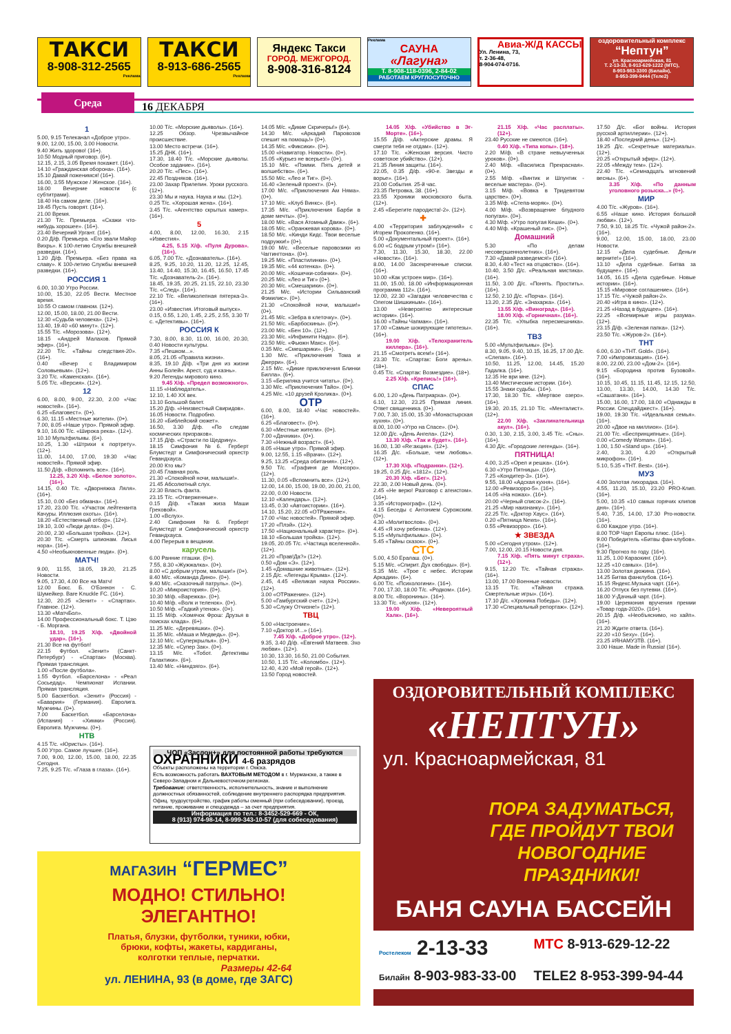ТАКСИ
8-908-312-2565
Реклама
ТАКСИ
8-913-686-2565
Реклама
Яндекс Такси
ГОРОД. МЕЖГОРОД.
8-908-316-8124
Реклама
САУНА
«Лагуна»
Т. 8-908-118-0396, 2-84-02
РАБОТАЕМ КРУГЛОСУТОЧНО
Авиа-Ж/Д КАССЫ
Ул. Ленина, 73,
т. 2-36-48,
8-904-074-0716.
оздоровительный комплекс
“Нептун”
ул. Красноармейская, 81
Т. 2-13-33, 8-913-629-1222 (МТС),
8-903-983-3300 (Билайн),
8-953-399-9444 (Теле2)
Среда
16 ДЕКАБРЯ
1
5.00, 9.15 Телеканал «Доброе утро».
9.00, 12.00, 15.00, 3.00 Новости.
9.40 Жить здорово! (16+).
10.50 Модный приговор. (6+).
12.15, 2.15, 3.05 Время покажет. (16+).
14.10 «Гражданская оборона». (16+).
15.10 Давай поженимся! (16+).
16.00, 3.55 Мужское / Женское. (16+).
18.00 Вечерние новости (с субтитрами).
18.40 На самом деле. (16+).
19.45 Пусть говорят. (16+).
21.00 Время.
21.30 Т/с. Премьера. «Скажи что-нибудь хорошее». (16+).
23.40 Вечерний Ургант. (16+).
0.20 Д/ф. Премьера. «Его звали Майор Вихрь». К 100-летию Службы внешней разведки. (16+).
1.20 Д/ф. Премьера. «Без права на славу». К 100-летию Службы внешней разведки. (16+).
РОССИЯ 1
6.00, 10.30 Утро России.
10.00, 15.30, 22.05 Вести. Местное время.
10.55 О самом главном. (12+).
12.00, 15.00, 18.00, 21.00 Вести.
12.30 «Судьба человека». (12+).
13.40, 19.40 «60 минут». (12+).
15.55 Т/с. «Морозова». (12+).
18.15 «Андрей Малахов. Прямой эфир». (16+).
22.20 Т/с. «Тайны следствия-20». (16+).
0.40 «Вечер с Владимиром Соловьевым». (12+).
3.20 Т/с. «Каменская». (16+).
5.05 Т/с. «Версия». (12+).
12
6.00, 8.00, 9.00, 22.30, 2.00 «Час новостей». (16+).
6.25 «Благовест». (0+).
6.30, 11.15 «Местные жители». (0+).
7.00, 8.05 «Наше утро». Прямой эфир.
9.10, 16.00 Т/с. «Широка река». (12+).
10.10 Мультфильмы. (6+).
10.25, 1.30 «Штрихи к портрету». (12+).
11.00, 14.00, 17.00, 19.30 «Час новостей». Прямой эфир.
11.50 Д/ф. «Вспомнить все». (16+).
12.25, 3.20 Х/ф. «Белое золото». (16+).
14.15, 0.40 Т/с. «Дворняжка Ляля». (16+).
15.10, 0.00 «Без обмана». (16+).
17.20, 23.00 Т/с. «Участок лейтенанта Качуры. Иллюзия охоты». (16+).
18.20 «Естественный отбор». (12+).
19.10, 3.00 «Люди дела». (0+).
20.00, 2.30 «Большая тройка». (12+).
20.30 Т/с. «Смерть шпионам. Лисья нора». (16+).
4.50 «Необыкновенные люди». (0+).
МАТЧ!
9.00, 11.55, 18.05, 19.20, 21.25 Новости.
9.05, 17.30, 4.00 Все на Матч!
12.00 Бокс. Б. О'Бэннон - С. Шумейкер. Bare Knuckle FC. (16+).
12.30, 20.25 «Зенит» - «Спартак». Главное. (12+).
13.30 «МатчБол».
14.00 Профессиональный бокс. Т. Цзю - Б. Моргана.
18.10, 19.25 Х/ф. «Двойной удар». (16+).
21.30 Все на футбол!
22.15 Футбол. «Зенит» (Санкт-Петербург) - «Спартак» (Москва). Прямая трансляция.
1.00 «После футбола».
1.55 Футбол. «Барселона» - «Реал Сосьедад». Чемпионат Испании. Прямая трансляция.
5.00 Баскетбол. «Зенит» (Россия) - «Бавария» (Германия). Евролига. Мужчины. (0+).
7.00 Баскетбол. «Барселона» (Испания) - «Химки» (Россия). Евролига. Мужчины. (0+).
НТВ
4.15 Т/с. «Юристы». (16+).
5.00 Утро. Самое лучшее. (16+).
7.00, 9.00, 12.00, 15.00, 18.00, 22.35 Сегодня.
7.25, 9.25 Т/с. «Глаза в глаза». (16+).
10.00 Т/с. «Морские дьяволы». (16+).
12.25 Обзор. Чрезвычайное происшествие.
13.00 Место встречи. (16+).
15.25 ДНК. (16+).
17.30, 18.40 Т/с. «Морские дьяволы. Особое задание». (16+).
20.20 Т/с. «Пес». (16+).
22.45 Поздняков. (16+).
23.00 Захар Прилепин. Уроки русского. (12+).
23.30 Мы и наука. Наука и мы. (12+).
0.25 Т/с. «Хорошая жена». (16+).
3.45 Т/с. «Агентство скрытых камер». (16+).
5
4.00, 8.00, 12.00, 16.30, 2.15 «Известия».
4.25, 5.15 Х/ф. «Пуля Дурова». (16+).
6.05, 7.00 Т/с. «Дознаватель». (16+).
8.25, 9.25, 10.20, 11.20, 12.25, 12.45, 13.40, 14.40, 15.30, 16.45, 16.50, 17.45 Т/с. «Дознаватель-2». (16+).
18.45, 19.35, 20.25, 21.15, 22.10, 23.30 Т/с. «След». (16+).
22.10 Т/с. «Великолепная пятерка-3». (16+).
23.00 «Известия. Итоговый выпуск».
0.15, 0.55, 1.20, 1.45, 2.25, 2.55, 3.30 Т/с. «Детективы». (16+).
РОССИЯ К
7.30, 8.00, 8.30, 11.00, 16.00, 20.30, 0.40 Новости культуры.
7.35 «Пешком...».
8.05, 21.05 «Правила жизни».
8.35, 19.10 Д/ф. «Три дня из жизни Анны Болейн. Арест, суд и казнь».
9.20 Легенды мирового кино.
9.45 Х/ф. «Предел возможного».
11.15 «Наблюдатель».
12.10, 1.40 ХХ век.
13.10 Большой балет.
15.20 Д/ф. «Неизвестный Свиридов».
16.05 Новости. Подробно.
16.20 «Библейский сюжет».
16.50, 3.30 Д/ф. «По следам космических призраков».
17.15 Д/ф. «Страсти по Щедрину».
18.15 Симфония №6. Герберт Блумстедт и Симфонический оркестр Гевандхауса.
20.00 Кто мы?
20.45 Главная роль.
21.30 «Спокойной ночи, малыши!».
21.45 Абсолютный слух.
22.30 Власть факта.
23.15 Т/с. «Отверженные».
0.15 Д/ф. «Такая жиза Маши Грековой».
1.00 «Вслух».
2.40 Симфония №6. Герберт Блумстедт и Симфонический оркестр Гевандхауса.
4.00 Перерыв в вещании.
карусель
6.00 Ранние пташки. (0+).
7.55, 8.30 «Жужжалка». (0+).
8.00 «С добрым утром, малыши!» (0+).
8.40 М/с. «Команда Дино». (0+).
9.40 М/с. «Сказочный патруль». (0+).
10.20 «Микроистория». (0+).
10.30 М/ф. «Варежка». (0+).
10.40 М/ф. «Волк и теленок». (0+).
10.50 М/ф. «Гадкий утенок». (0+).
11.15 М/ф. «Хомячок Фрош: Друзья в поисках клада». (6+).
11.25 М/с. «Деревяшки». (0+).
11.35 М/с. «Маша и Медведь». (0+).
12.10 М/с. «Суперкрылья». (0+).
12.35 М/с. «Супер Зак». (0+).
13.15 М/с. «Тобот. Детективы Галактики». (6+).
13.40 М/с. «Ниндзяго». (6+).
14.05 М/с. «Дикие Скричеры!» (6+).
14.30 М/с. «Аркадий Паровозов спешит на помощь!» (0+).
14.35 М/с. «Фиксики». (0+).
15.00 «Навигатор. Новости». (0+).
15.05 «Курьез не всерьез!» (0+).
15.10 М/с. «Пэмми. Пять детей и волшебство». (6+).
15.50 М/с. «Лео и Тиг». (0+).
16.40 «Зеленый проект». (0+).
17.00 М/с. «Приключения Ам Няма». (0+).
17.10 М/с. «Клуб Винкс». (6+).
17.35 М/с. «Приключения Барби в доме мечты». (0+).
18.00 М/с. «Вася Атомный Движ». (6+).
18.05 М/с. «Оранжевая корова». (0+).
18.50 М/с. «Кинди Кидс. Твои веселые подружки!» (0+).
19.00 М/с. «Веселые паровозики из Чаггингтона». (0+).
19.25 М/с. «Пластилинки». (0+).
19.35 М/с. «44 котенка». (0+).
20.00 М/с. «Кошечки-собачки». (0+).
20.25 М/с. «Лео и Тиг» (0+).
20.30 М/с. «Смешарики». (0+).
21.25 М/с. «Истории Сильванский Фэмилис». (0+).
21.30 «Спокойной ночи, малыши!» (0+).
21.45 М/с. «Зебра в клеточку». (0+).
21.50 М/с. «Барбоскины». (0+).
23.00 М/с. «Бен 10». (12+).
23.30 М/с. «Инфинити Надо». (6+).
23.50 М/с. «Фьюжн Макс». (6+).
0.35 М/с. «Смешарики». (6+).
1.30 М/с. «Приключения Тома и Джерри». (6+).
2.15 М/с. «Дикие приключения Блинки Билла». (6+).
3.15 «Бериляка учится читать». (0+).
3.30 М/с. «Приключения Тайо». (0+).
4.25 М/с. «10 друзей Кролика». (0+).
ОТР
6.00, 8.00, 18.40 «Час новостей». (16+).
6.25 «Благовест». (0+).
6.30 «Местные жители». (0+).
7.00 «Дачники». (0+).
7.30 «Нежный возраст». (6+).
8.05 «Наше утро». Прямой эфир.
9.00, 12.55, 1.15 «Врачи». (12+).
9.25, 13.25 «Среда обитания». (12+).
9.50 Т/с. «Графиня де Монсоро». (12+).
11.30, 0.05 «Вспомнить все». (12+).
12.00, 14.00, 15.00, 19.00, 20.00, 21.00, 22.00, 0.00 Новости.
12.10 «Календарь». (12+).
13.45, 0.30 «Автоистории». (16+).
14.10, 15.20, 22.05 «ОТРажение».
17.00 «Час новостей». Прямой эфир.
17.20 «Плэй». (12+).
17.50 «Национальный характер». (0+).
18.10 «Большая тройка». (12+).
19.05, 20.05 Т/с. «Частица вселенной». (12+).
21.20 «Прав!Да?» (12+).
0.50 «Дом «Э». (12+).
1.45 «Домашние животные». (12+).
2.15 Д/с. «Легенды Крыма». (12+).
2.45, 4.45 «Великая наука России». (12+).
3.00 «ОТРажение». (12+).
5.00 «Гамбургский счет». (12+).
5.30 «Служу Отчизне!» (12+).
ТВЦ
5.00 «Настроение».
7.10 «Доктор И...» (16+).
7.45 Х/ф. «Доброе утро». (12+).
9.35, 3.40 Д/ф. «Евгений Матвеев. Эхо любви». (12+).
10.30, 13.30, 16.50, 21.00 События.
10.50, 1.15 Т/с. «Коломбо». (12+).
12.40, 4.20 «Мой герой». (12+).
13.50 Город новостей.
ЧОП «Заслон+» для постоянной работы требуются
ОХРАННИКИ 4-6 разрядов
Объекты расположены на территории г. Омска.
Есть возможность работать ВАХТОВЫМ МЕТОДОМ в г. Мурманске, а также в Северо-Западном и Дальневосточном регионах.
Требование: ответственность, исполнительность, знание и выполнение должностных обязанностей, соблюдение внутреннего распорядка предприятия.
Офиц. трудоустройство, график работы сменный (при собеседовании), проезд, питание, проживание и спецодежда – за счет предприятия.
Информация по тел.: 8-3452-529-669 - ОК,
8 (913) 974-98-14, 8-999-343-10-57 (для собеседования)
14.05 Х/ф. «Убийство в Эг-Морте». (16+).
15.55 Д/ф. «Актерские драмы. Я смерти тебя не отдам». (12+).
17.10 Т/с. «Женская версия. Чисто советское убийство». (12+).
21.35 Линия защиты. (16+).
22.05, 0.35 Д/ф. «90-е. Звезды и ворье». (16+).
23.00 События. 25-й час.
23.35 Петровка, 38. (16+).
23.55 Хроники московского быта. (12+).
2.45 «Берегите пародиста!-2». (12+).
✚
4.00 «Территория заблуждений» с Игорем Прокопенко. (16+).
5.00 «Документальный проект». (16+).
6.00 «С бодрым утром!» (16+).
7.30, 11.30, 15.30, 18.30, 22.00 «Новости». (16+).
8.00, 14.00 Засекреченные списки. (16+).
10.00 «Как устроен мир». (16+).
11.00, 15.00, 18.00 «Информационная программа 112». (16+).
12.00, 22.30 «Загадки человечества с Олегом Шишкиным». (16+).
13.00 «Невероятно интересные истории». (16+).
16.00 «Тайны Чапман». (16+).
17.00 «Самые шокирующие гипотезы». (16+).
19.00 Х/ф. «Телохранитель киллера». (16+).
21.15 «Смотреть всем!» (16+).
23.30 Т/с. «Спартак: Боги арены». (18+).
0.45 Т/с. «Спартак: Возмездие». (18+).
2.25 Х/ф. «Крепись!» (16+).
СПАС
6.00, 1.20 «День Патриарха». (0+).
6.10, 12.30, 23.25 Прямая линия. Ответ священника. (0+).
7.00, 7.30, 15.00, 15.30 «Монастырская кухня». (0+).
8.00, 10.00 «Утро на Спасе». (0+).
12.00 Д/с. «День Ангела». (12+).
13.30 Х/ф. «Так и будет». (16+).
16.00, 1.30 «Re:акция». (12+).
16.35 Д/с. «Больше, чем любовь». (12+).
17.30 Х/ф. «Подранки». (12+).
19.25, 0.25 Д/с. «1812». (12+).
20.30 Х/ф. «Бег». (12+).
22.30, 2.00 Новый день. (0+).
2.45 «Не верю! Разговор с атеистом». (16+).
3.35 «Историограф». (12+).
4.15 Беседы с Антонием Сурожским. (0+).
4.30 «Молитвослов». (0+).
4.45 «Я хочу ребенка». (12+).
5.15 «Мультфильмы». (0+).
5.45 «Тайны сказок». (0+).
СТС
5.00, 4.50 Ералаш. (0+).
5.15 М/с. «Спирит. Дух свободы». (6+).
5.35 М/с. «Трое с небес. Истории Аркадии». (6+).
6.00 Т/с. «Психологини». (16+).
7.00, 17.30, 18.00 Т/с. «Родком». (16+).
8.00 Т/с. «Воронины». (16+).
13.30 Т/с. «Кухня». (12+).
19.00 Х/ф. «Невероятный Халк». (16+).
21.15 Х/ф. «Час расплаты». (12+).
23.40 Русские не смеются. (16+).
0.40 Х/ф. «Типа копы». (18+).
2.20 М/ф. «В стране невыученных уроков». (0+).
2.40 М/ф. «Василиса Прекрасная». (0+).
2.55 М/ф. «Винтик и Шпунтик - веселые мастера». (0+).
3.15 М/ф. «Вовка в Тридевятом царстве». (0+).
3.35 М/ф. «Степа-моряк». (0+).
4.00 М/ф. «Возвращение блудного попугая». (0+).
4.30 М/ф. «Утро попугая Кеши». (0+).
4.40 М/ф. «Крашеный лис». (0+).
Домашний
5.30 «По делам несовершеннолетних». (16+).
7.30 «Давай разведемся!» (16+).
8.30, 4.40 «Тест на отцовство». (16+).
10.40, 3.50 Д/с. «Реальная мистика». (16+).
11.50, 3.00 Д/с. «Понять. Простить». (16+).
12.50, 2.10 Д/с. «Порча». (16+).
13.20, 2.35 Д/с. «Знахарка». (16+).
13.55 Х/ф. «Виноград». (16+).
18.00 Х/ф. «Горничная». (16+).
22.35 Т/с. «Улыбка пересмешника». (16+).
ТВ3
5.00 «Мультфильмы». (0+).
8.30, 9.05, 9.40, 10.15, 16.25, 17.00 Д/с. «Слепая». (16+).
10.50, 11.25, 12.00, 14.45, 15.20 Гадалка. (16+).
12.35 Не ври мне. (12+).
13.40 Мистические истории. (16+).
15.55 Знаки судьбы. (16+).
17.30, 18.30 Т/с. «Мертвое озеро». (16+).
19.30, 20.15, 21.10 Т/с. «Менталист». (12+).
22.00 Х/ф. «Заклинательница акул». (16+).
0.30, 1.30, 2.15, 3.00, 3.45 Т/с. «Сны». (16+).
4.30 Д/с. «Городские легенды». (16+).
ПЯТНИЦА!
4.00, 3.25 «Орел и решка». (16+).
6.30 «Утро Пятницы». (16+).
7.25 «Кондитер-3». (16+).
9.55, 18.00 «Адская кухня». (16+).
12.00 «Ревизорро-5». (16+).
14.05 «На ножах». (16+).
20.00 «Черный список-2». (16+).
21.25 «Мир наизнанку». (16+).
22.25 Т/с. «Доктор Хаус». (16+).
0.20 «Пятница News». (16+).
0.55 «Ревизорро». (16+).
★ ЗВЕЗДА
5.00 «Сегодня утром». (12+).
7.00, 12.00, 20.15 Новости дня.
7.15 Х/ф. «Пять минут страха». (12+).
9.15, 12.20 Т/с. «Тайная стража». (16+).
13.00, 17.00 Военные новости.
13.15 Т/с. «Тайная стража. Смертельные игры». (16+).
17.10 Д/с. «Хроника Победы». (12+).
17.30 «Специальный репортаж». (12+).
17.50 Д/с. «Бог войны. История русской артиллерии». (12+).
18.40 «Последний день». (12+).
19.25 Д/с. «Секретные материалы». (12+).
20.25 «Открытый эфир». (12+).
22.05 «Между тем». (12+).
22.40 Т/с. «Семнадцать мгновений весны». (6+).
3.35 Х/ф. «По данным уголовного розыска...» (0+).
МИР
4.00 Т/с. «Журов». (16+).
6.55 «Наше кино. История большой любви». (12+).
7.50, 9.10, 18.25 Т/с. «Чужой район-2». (16+).
9.00, 12.00, 15.00, 18.00, 23.00 Новости.
12.15 «Дела судебные. Деньги верните!» (16+).
13.10 «Дела судебные. Битва за будущее». (16+).
14.05, 16.15 «Дела судебные. Новые истории». (16+).
15.15 «Мировое соглашение». (16+).
17.15 Т/с. «Чужой район-2».
20.40 «Игра в кино». (12+).
21.25 «Назад в будущее». (16+).
22.25 «Всемирные игры разума». (12+).
23.15 Д/ф. «Зеленая папка». (12+).
23.50 Т/с. «Журов-2». (16+).
ТНТ
6.00, 6.30 «ТНТ. Gold». (16+).
7.00 «Импровизация». (16+).
8.00, 22.00, 23.00 «Дом-2». (16+).
9.15 «Бородина против Бузовой». (16+).
10.15, 10.45, 11.15, 11.45, 12.15, 12.50, 13.00, 13.30, 14.00, 14.30 Т/с. «Сашатаня». (16+).
15.00, 16.00, 17.00, 18.00 «Однажды в России. Спецдайджест». (16+).
19.00, 19.30 Т/с. «Идеальная семья». (16+).
20.00 «Двое на миллион». (16+).
21.00 Т/с. «Беспринципные». (16+).
0.00 «Comedy Woman». (16+).
1.00, 1.50 «Stand up». (16+).
2.40, 3.30, 4.20 «Открытый микрофон». (16+).
5.10, 5.35 «ТНТ. Best». (16+).
МУЗ
4.00 Золотая лихорадка. (16+).
4.55, 11.20, 15.10, 23.20 PRO-Клип. (16+).
5.00, 10.35 «10 самых горячих клипов дня». (16+).
5.40, 7.35, 14.00, 17.30 Pro-новости. (16+).
6.00 Каждое утро. (16+).
8.00 TOP Чарт Европы плюс. (16+).
9.00 Победитель «Битвы фан-клубов». (16+).
9.30 Прогноз по году. (16+).
11.25, 1.00 Караокинг. (16+).
12.25 «10 самых». (16+).
13.00 Золотая дюжина. (16+).
14.25 Битва фанклубов. (16+).
15.15 Яндекс.Музыка чарт. (16+).
16.20 Отпуск без путевки. (16+).
18.00 У-Дачный чарт. (16+).
19.00 Церемония вручения премии «Товар года-2020». (16+).
20.15 Д/ф. «Необъяснимо, но хайп». (16+).
21.20 Ждите ответа. (16+).
22.20 «10 Sexy». (16+).
23.25 #ЯНАМУЗТВ. (16+).
3.00 Наше. Made in Russia! (16+).
ОЗДОРОВИТЕЛЬНЫЙ КОМПЛЕКС
«НЕПТУН»
ул. Красноармейская, 81
ПОРА ЗАДУМАТЬСЯ,
ГДЕ ПРОЙДУТ ТВОИ
НОВОГОДНИЕ ПРАЗДНИКИ!
БАНЯ САУНА БАССЕЙН
Ростелеком 2-13-33
МТС 8-913-629-12-22
Билайн 8-903-983-33-00
TELE2 8-953-399-94-44
МАГАЗИН “ГЕРМЕС”
МОДНО! СТИЛЬНО!
ЭЛЕГАНТНО!
Платья, блузки, футболки, туники, юбки,
брюки, кофты, жакеты, кардиганы,
колготки теплые, перчатки.
Размеры 42-64
ул. ЛЕНИНА, 93 (в доме, где ЗАГС)